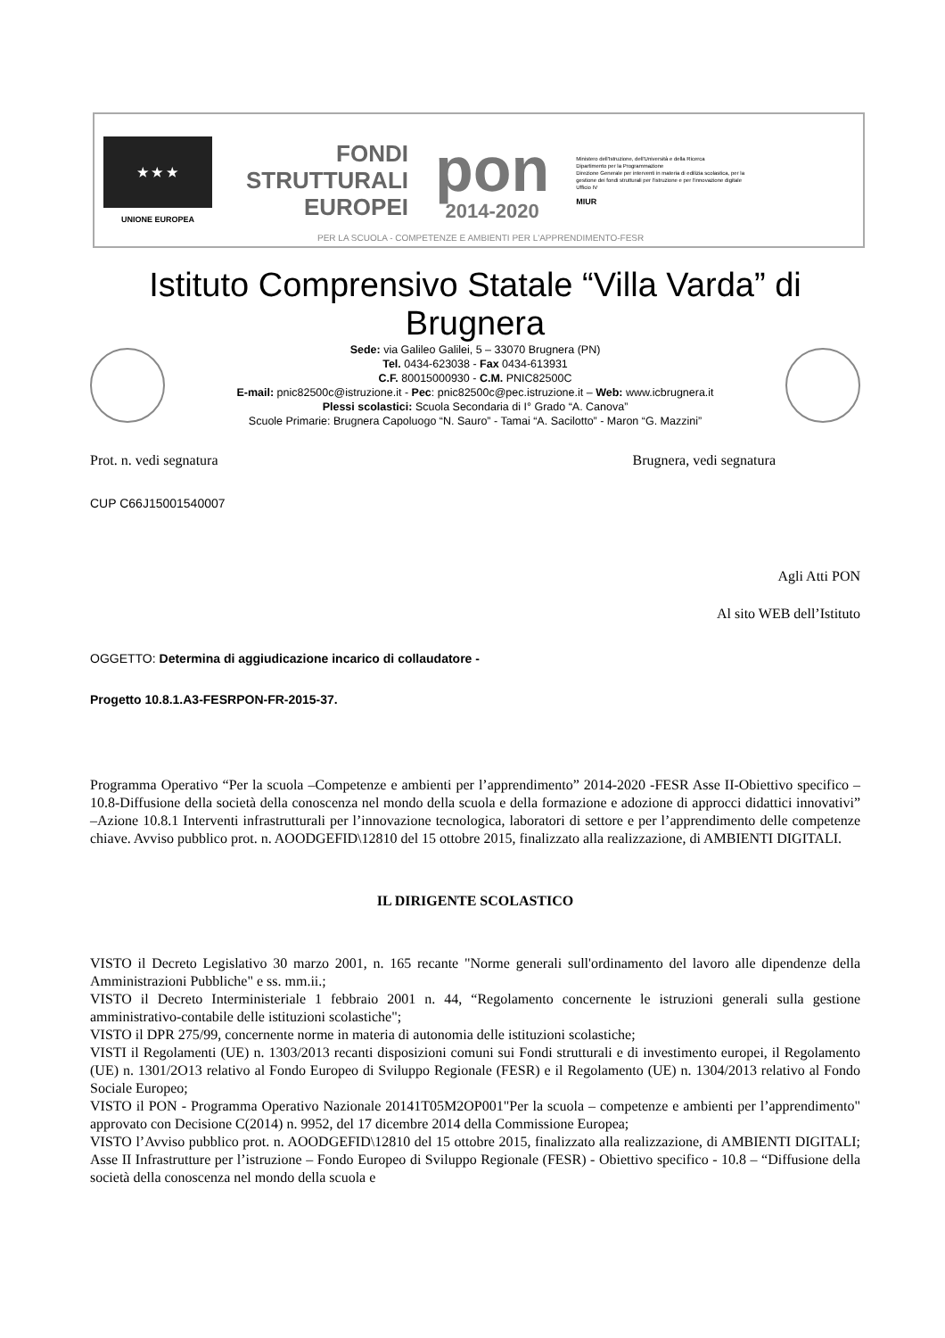★ ★ ★
UNIONE EUROPEA
FONDI
STRUTTURALI
EUROPEI
pon
2014-2020
Ministero dell'Istruzione, dell'Università e della Ricerca
Dipartimento per la Programmazione
Direzione Generale per interventi in materia di edilizia scolastica, per la gestione dei fondi strutturali per l'istruzione e per l'innovazione digitale
Ufficio IV
MIUR
PER LA SCUOLA - COMPETENZE E AMBIENTI PER L'APPRENDIMENTO-FESR
Istituto Comprensivo Statale “Villa Varda” di Brugnera
Sede: via Galileo Galilei, 5 – 33070 Brugnera (PN)
Tel. 0434-623038 - Fax 0434-613931
C.F. 80015000930 - C.M. PNIC82500C
E-mail: pnic82500c@istruzione.it - Pec: pnic82500c@pec.istruzione.it – Web: www.icbrugnera.it
Plessi scolastici: Scuola Secondaria di I° Grado “A. Canova”
Scuole Primarie: Brugnera Capoluogo “N. Sauro” - Tamai “A. Sacilotto” - Maron “G. Mazzini”
Prot. n. vedi segnatura Brugnera, vedi segnatura
CUP C66J15001540007
Agli Atti PON
Al sito WEB dell’Istituto
OGGETTO: Determina di aggiudicazione incarico di collaudatore -
Progetto 10.8.1.A3-FESRPON-FR-2015-37.
Programma Operativo “Per la scuola –Competenze e ambienti per l’apprendimento” 2014-2020 -FESR Asse II-Obiettivo specifico –10.8-Diffusione della società della conoscenza nel mondo della scuola e della formazione e adozione di approcci didattici innovativi” –Azione 10.8.1 Interventi infrastrutturali per l’innovazione tecnologica, laboratori di settore e per l’apprendimento delle competenze chiave. Avviso pubblico prot. n. AOODGEFID\12810 del 15 ottobre 2015, finalizzato alla realizzazione, di AMBIENTI DIGITALI.
IL DIRIGENTE SCOLASTICO
VISTO il Decreto Legislativo 30 marzo 2001, n. 165 recante "Norme generali sull'ordinamento del lavoro alle dipendenze della Amministrazioni Pubbliche" e ss. mm.ii.;
VISTO il Decreto Interministeriale 1 febbraio 2001 n. 44, “Regolamento concernente le istruzioni generali sulla gestione amministrativo-contabile delle istituzioni scolastiche";
VISTO il DPR 275/99, concernente norme in materia di autonomia delle istituzioni scolastiche;
VISTI il Regolamenti (UE) n. 1303/2013 recanti disposizioni comuni sui Fondi strutturali e di investimento europei, il Regolamento (UE) n. 1301/2O13 relativo al Fondo Europeo di Sviluppo Regionale (FESR) e il Regolamento (UE) n. 1304/2013 relativo al Fondo Sociale Europeo;
VISTO il PON - Programma Operativo Nazionale 20141T05M2OP001"Per la scuola – competenze e ambienti per l’apprendimento" approvato con Decisione C(2014) n. 9952, del 17 dicembre 2014 della Commissione Europea;
VISTO l’Avviso pubblico prot. n. AOODGEFID\12810 del 15 ottobre 2015, finalizzato alla realizzazione, di AMBIENTI DIGITALI; Asse II Infrastrutture per l’istruzione – Fondo Europeo di Sviluppo Regionale (FESR) - Obiettivo specifico - 10.8 – “Diffusione della società della conoscenza nel mondo della scuola e